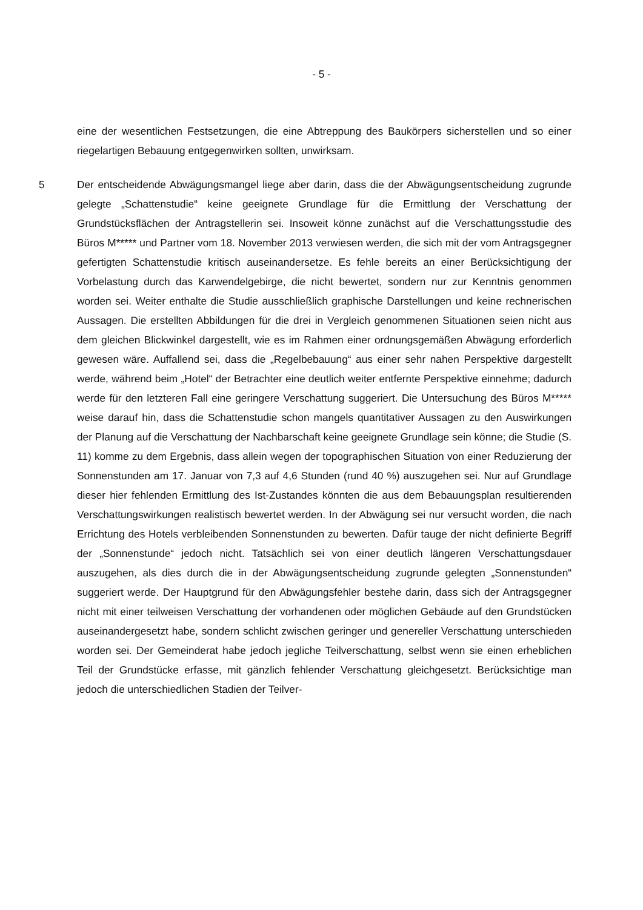- 5 -
eine der wesentlichen Festsetzungen, die eine Abtreppung des Baukörpers sicherstellen und so einer riegelartigen Bebauung entgegenwirken sollten, unwirksam.
5 Der entscheidende Abwägungsmangel liege aber darin, dass die der Abwägungsentscheidung zugrunde gelegte „Schattenstudie“ keine geeignete Grundlage für die Ermittlung der Verschattung der Grundstücksflächen der Antragstellerin sei. Insoweit könne zunächst auf die Verschattungsstudie des Büros M***** und Partner vom 18. November 2013 verwiesen werden, die sich mit der vom Antragsgegner gefertigten Schattenstudie kritisch auseinandersetze. Es fehle bereits an einer Berücksichtigung der Vorbelastung durch das Karwendelgebirge, die nicht bewertet, sondern nur zur Kenntnis genommen worden sei. Weiter enthalte die Studie ausschließlich graphische Darstellungen und keine rechnerischen Aussagen. Die erstellten Abbildungen für die drei in Vergleich genommenen Situationen seien nicht aus dem gleichen Blickwinkel dargestellt, wie es im Rahmen einer ordnungsgemäßen Abwägung erforderlich gewesen wäre. Auffallend sei, dass die „Regelbebauung“ aus einer sehr nahen Perspektive dargestellt werde, während beim „Hotel“ der Betrachter eine deutlich weiter entfernte Perspektive einnehme; dadurch werde für den letzteren Fall eine geringere Verschattung suggeriert. Die Untersuchung des Büros M***** weise darauf hin, dass die Schattenstudie schon mangels quantitativer Aussagen zu den Auswirkungen der Planung auf die Verschattung der Nachbarschaft keine geeignete Grundlage sein könne; die Studie (S. 11) komme zu dem Ergebnis, dass allein wegen der topographischen Situation von einer Reduzierung der Sonnenstunden am 17. Januar von 7,3 auf 4,6 Stunden (rund 40 %) auszugehen sei. Nur auf Grundlage dieser hier fehlenden Ermittlung des Ist-Zustandes könnten die aus dem Bebauungsplan resultierenden Verschattungswirkungen realistisch bewertet werden. In der Abwägung sei nur versucht worden, die nach Errichtung des Hotels verbleibenden Sonnenstunden zu bewerten. Dafür tauge der nicht definierte Begriff der „Sonnenstunde“ jedoch nicht. Tatsächlich sei von einer deutlich längeren Verschattungsdauer auszugehen, als dies durch die in der Abwägungsentscheidung zugrunde gelegten „Sonnenstunden“ suggeriert werde. Der Hauptgrund für den Abwägungsfehler bestehe darin, dass sich der Antragsgegner nicht mit einer teilweisen Verschattung der vorhandenen oder möglichen Gebäude auf den Grundstücken auseinandergesetzt habe, sondern schlicht zwischen geringer und genereller Verschattung unterschieden worden sei. Der Gemeinderat habe jedoch jegliche Teilverschattung, selbst wenn sie einen erheblichen Teil der Grundstücke erfasse, mit gänzlich fehlender Verschattung gleichgesetzt. Berücksichtige man jedoch die unterschiedlichen Stadien der Teilver-